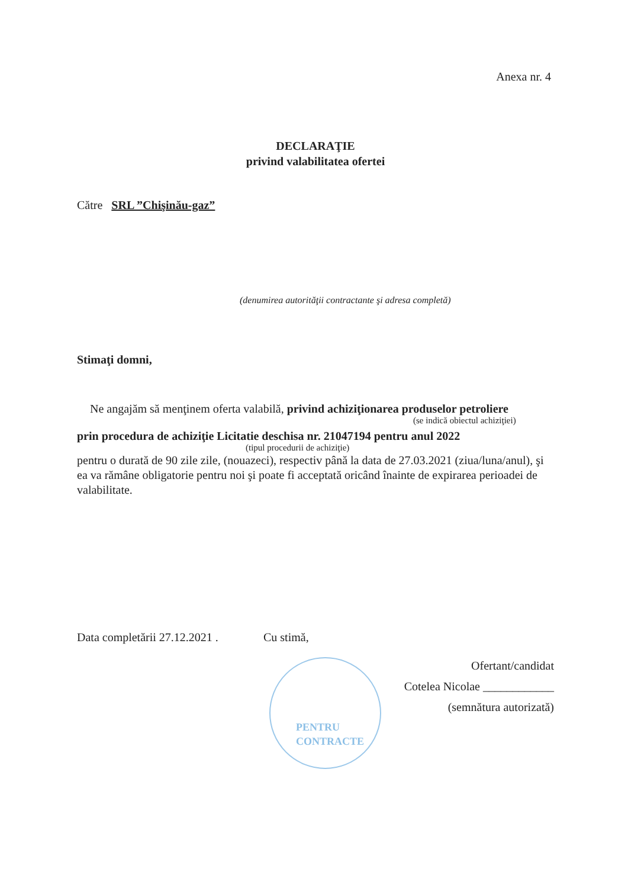Anexa nr. 4
DECLARAŢIE
privind valabilitatea ofertei
Către SRL ”Chişinău-gaz”
(denumirea autorităţii contractante şi adresa completă)
Stimaţi domni,
Ne angajăm să menţinem oferta valabilă, privind achiziţionarea produselor petroliere
(se indică obiectul achiziţiei)
prin procedura de achiziţie Licitatie deschisa nr. 21047194 pentru anul 2022
(tipul procedurii de achiziţie)
pentru o durată de 90 zile zile, (nouazeci), respectiv până la data de 27.03.2021 (ziua/luna/anul), şi ea va rămâne obligatorie pentru noi şi poate fi acceptată oricând înainte de expirarea perioadei de valabilitate.
Data completării 27.12.2021 . Cu stimă,
Ofertant/candidat
Cotelea Nicolae ____________
(semnătura autorizată)
PENTRU
CONTRACTE